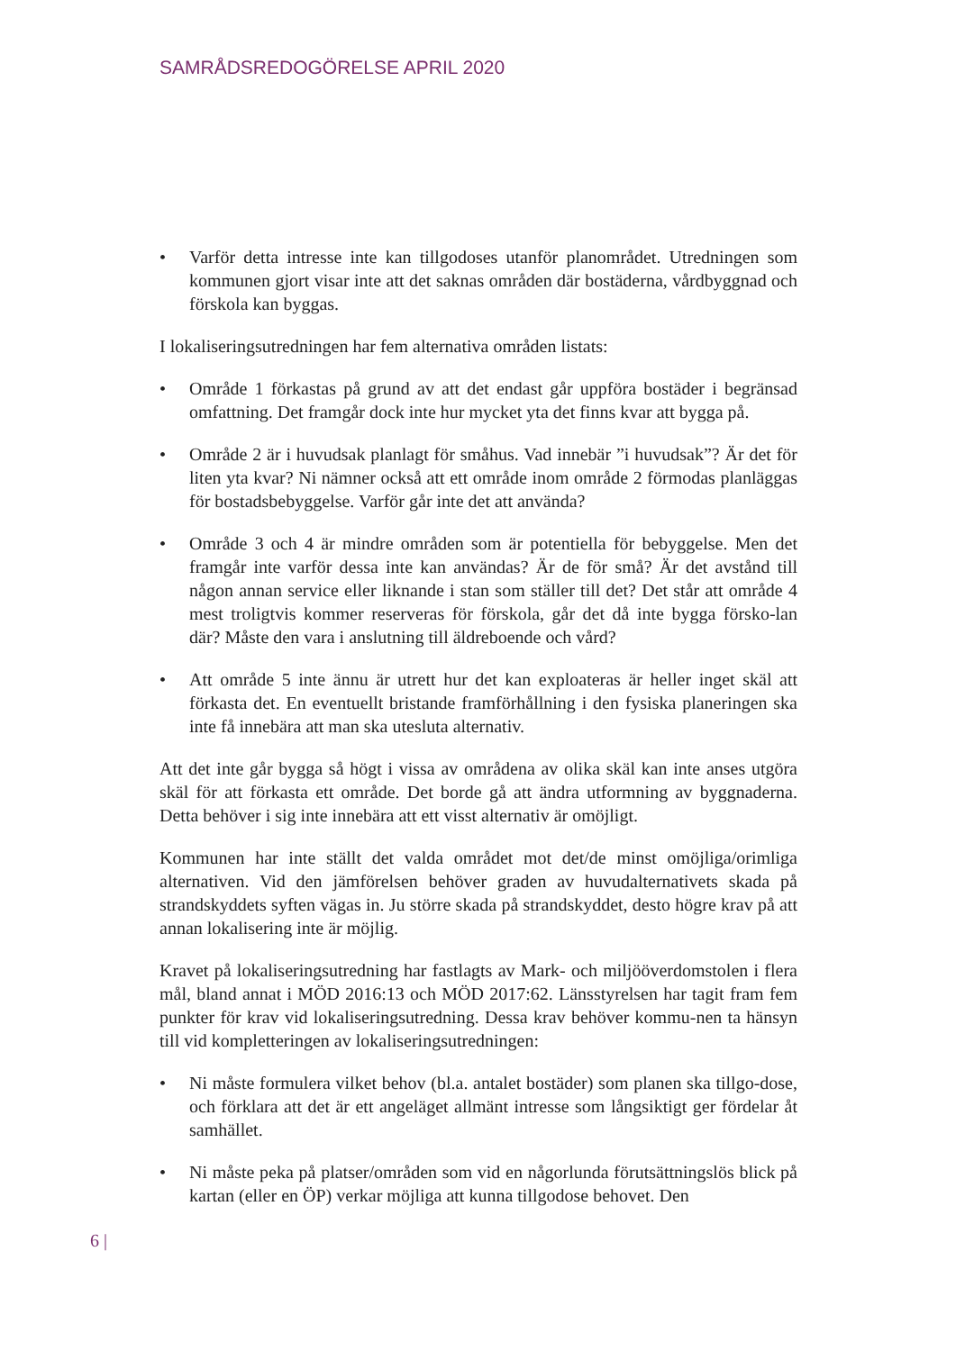SAMRÅDSREDOGÖRELSE APRIL 2020
• Varför detta intresse inte kan tillgodoses utanför planområdet. Utredningen som kommunen gjort visar inte att det saknas områden där bostäderna, vårdbyggnad och förskola kan byggas.
I lokaliseringsutredningen har fem alternativa områden listats:
• Område 1 förkastas på grund av att det endast går uppföra bostäder i begränsad omfattning. Det framgår dock inte hur mycket yta det finns kvar att bygga på.
• Område 2 är i huvudsak planlagt för småhus. Vad innebär ”i huvudsak”? Är det för liten yta kvar? Ni nämner också att ett område inom område 2 förmodas planläggas för bostadsbebyggelse. Varför går inte det att använda?
• Område 3 och 4 är mindre områden som är potentiella för bebyggelse. Men det framgår inte varför dessa inte kan användas? Är de för små? Är det avstånd till någon annan service eller liknande i stan som ställer till det? Det står att område 4 mest troligtvis kommer reserveras för förskola, går det då inte bygga försko-lan där? Måste den vara i anslutning till äldreboende och vård?
• Att område 5 inte ännu är utrett hur det kan exploateras är heller inget skäl att förkasta det. En eventuellt bristande framförhållning i den fysiska planeringen ska inte få innebära att man ska utesluta alternativ.
Att det inte går bygga så högt i vissa av områdena av olika skäl kan inte anses utgöra skäl för att förkasta ett område. Det borde gå att ändra utformning av byggnaderna. Detta behöver i sig inte innebära att ett visst alternativ är omöjligt.
Kommunen har inte ställt det valda området mot det/de minst omöjliga/orimliga alternativen. Vid den jämförelsen behöver graden av huvudalternativets skada på strandskyddets syften vägas in. Ju större skada på strandskyddet, desto högre krav på att annan lokalisering inte är möjlig.
Kravet på lokaliseringsutredning har fastlagts av Mark- och miljööverdomstolen i flera mål, bland annat i MÖD 2016:13 och MÖD 2017:62. Länsstyrelsen har tagit fram fem punkter för krav vid lokaliseringsutredning. Dessa krav behöver kommu-nen ta hänsyn till vid kompletteringen av lokaliseringsutredningen:
• Ni måste formulera vilket behov (bl.a. antalet bostäder) som planen ska tillgo-dose, och förklara att det är ett angeläget allmänt intresse som långsiktigt ger fördelar åt samhället.
• Ni måste peka på platser/områden som vid en någorlunda förutsättningslös blick på kartan (eller en ÖP) verkar möjliga att kunna tillgodose behovet. Den
6 |